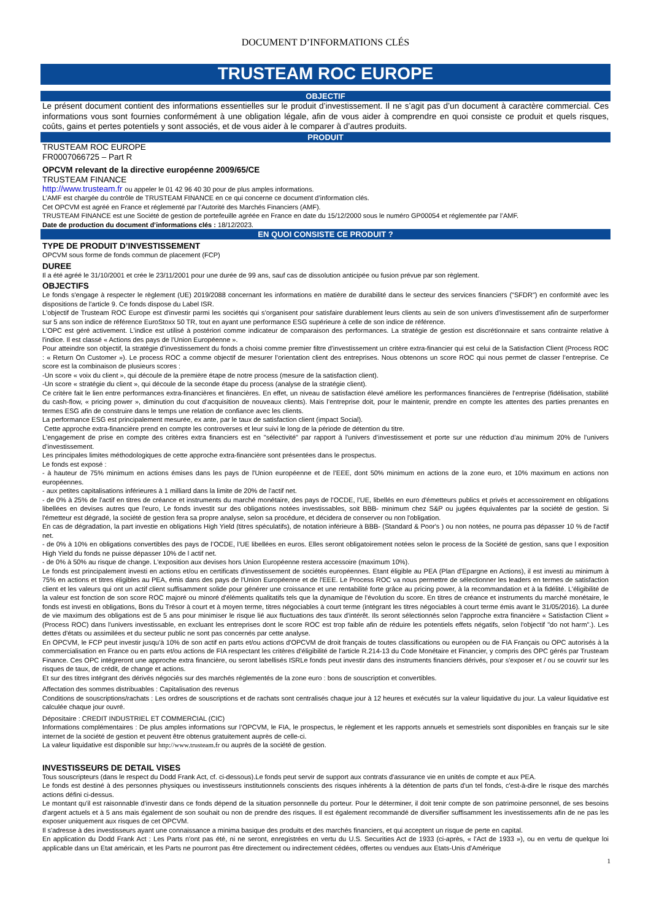DOCUMENT D’INFORMATIONS CLÉS
TRUSTEAM ROC EUROPE
OBJECTIF
Le présent document contient des informations essentielles sur le produit d’investissement. Il ne s’agit pas d’un document à caractère commercial. Ces informations vous sont fournies conformément à une obligation légale, afin de vous aider à comprendre en quoi consiste ce produit et quels risques, coûts, gains et pertes potentiels y sont associés, et de vous aider à le comparer à d’autres produits.
PRODUIT
TRUSTEAM ROC EUROPE
FR0007066725 – Part R
OPCVM relevant de la directive européenne 2009/65/CE
TRUSTEAM FINANCE
http://www.trusteam.fr ou appeler le 01 42 96 40 30 pour de plus amples informations.
L’AMF est chargée du contrôle de TRUSTEAM FINANCE en ce qui concerne ce document d’information clés.
Cet OPCVM est agréé en France et réglementé par l’Autorité des Marchés Financiers (AMF).
TRUSTEAM FINANCE est une Société de gestion de portefeuille agréée en France en date du 15/12/2000 sous le numéro GP00054 et réglementée par l’AMF.
Date de production du document d’informations clés : 18/12/2023.
EN QUOI CONSISTE CE PRODUIT ?
TYPE DE PRODUIT D’INVESTISSEMENT
OPCVM sous forme de fonds commun de placement (FCP)
DUREE
Il a été agréé le 31/10/2001 et crée le 23/11/2001 pour une durée de 99 ans, sauf cas de dissolution anticipée ou fusion prévue par son règlement.
OBJECTIFS
Le fonds s'engage à respecter le règlement (UE) 2019/2088 concernant les informations en matière de durabilité dans le secteur des services financiers ("SFDR") en conformité avec les dispositions de l'article 9. Ce fonds dispose du Label ISR.
L'objectif de Trusteam ROC Europe est d'investir parmi les sociétés qui s’organisent pour satisfaire durablement leurs clients au sein de son univers d'investissement afin de surperformer sur 5 ans son indice de référence EuroStoxx 50 TR, tout en ayant une performance ESG supérieure à celle de son indice de référence.
L'OPC est géré activement. L'indice est utilisé à postériori comme indicateur de comparaison des performances. La stratégie de gestion est discrétionnaire et sans contrainte relative à l'indice. Il est classé « Actions des pays de l'Union Européenne ».
Pour atteindre son objectif, la stratégie d'investissement du fonds a choisi comme premier filtre d'investissement un critère extra-financier qui est celui de la Satisfaction Client (Process ROC : « Return On Customer »). Le process ROC a comme objectif de mesurer l’orientation client des entreprises. Nous obtenons un score ROC qui nous permet de classer l’entreprise. Ce score est la combinaison de plusieurs scores :
-Un score « voix du client », qui découle de la première étape de notre process (mesure de la satisfaction client).
-Un score « stratégie du client », qui découle de la seconde étape du process (analyse de la stratégie client).
Ce critère fait le lien entre performances extra-financières et financières. En effet, un niveau de satisfaction élevé améliore les performances financières de l’entreprise (fidélisation, stabilité du cash-flow, « pricing power », diminution du cout d’acquisition de nouveaux clients). Mais l’entreprise doit, pour le maintenir, prendre en compte les attentes des parties prenantes en termes ESG afin de construire dans le temps une relation de confiance avec les clients.
La performance ESG est principalement mesurée, ex ante, par le taux de satisfaction client (impact Social).
Cette approche extra-financière prend en compte les controverses et leur suivi le long de la période de détention du titre.
L'engagement de prise en compte des critères extra financiers est en "sélectivité" par rapport à l'univers d’investissement et porte sur une réduction d’au minimum 20% de l’univers d’investissement.
Les principales limites méthodologiques de cette approche extra-financière sont présentées dans le prospectus.
Le fonds est exposé :
- à hauteur de 75% minimum en actions émises dans les pays de l'Union européenne et de l’EEE, dont 50% minimum en actions de la zone euro, et 10% maximum en actions non européennes.
- aux petites capitalisations inférieures à 1 milliard dans la limite de 20% de l'actif net.
- de 0% à 25% de l'actif en titres de créance et instruments du marché monétaire, des pays de l'OCDE, l’UE, libellés en euro d'émetteurs publics et privés et accessoirement en obligations libellées en devises autres que l'euro, Le fonds investit sur des obligations notées investissables, soit BBB- minimum chez S&P ou jugées équivalentes par la société de gestion. Si l'émetteur est dégradé, la société de gestion fera sa propre analyse, selon sa procédure, et décidera de conserver ou non l'obligation.
En cas de dégradation, la part investie en obligations High Yield (titres spéculatifs), de notation inférieure à BBB- (Standard & Poor's ) ou non notées, ne pourra pas dépasser 10 % de l'actif net.
- de 0% à 10% en obligations convertibles des pays de l’OCDE, l’UE libellées en euros. Elles seront obligatoirement notées selon le process de la Société de gestion, sans que l exposition High Yield du fonds ne puisse dépasser 10% de l actif net.
- de 0% à 50% au risque de change. L'exposition aux devises hors Union Européenne restera accessoire (maximum 10%).
Le fonds est principalement investi en actions et/ou en certificats d'investissement de sociétés européennes. Etant éligible au PEA (Plan d'Epargne en Actions), il est investi au minimum à 75% en actions et titres éligibles au PEA, émis dans des pays de l'Union Européenne et de l'EEE. Le Process ROC va nous permettre de sélectionner les leaders en termes de satisfaction client et les valeurs qui ont un actif client suffisamment solide pour générer une croissance et une rentabilité forte grâce au pricing power, à la recommandation et à la fidélité. L'éligibilité de la valeur est fonction de son score ROC majoré ou minoré d'éléments qualitatifs tels que la dynamique de l'évolution du score. En titres de créance et instruments du marché monétaire, le fonds est investi en obligations, Bons du Trésor à court et à moyen terme, titres négociables à court terme (intégrant les titres négociables à court terme émis avant le 31/05/2016). La durée de vie maximum des obligations est de 5 ans pour minimiser le risque lié aux fluctuations des taux d'intérêt. Ils seront sélectionnés selon l'approche extra financière « Satisfaction Client » (Process ROC) dans l'univers investissable, en excluant les entreprises dont le score ROC est trop faible afin de réduire les potentiels effets négatifs, selon l'objectif "do not harm".). Les dettes d'états ou assimilées et du secteur public ne sont pas concernés par cette analyse.
En OPCVM, le FCP peut investir jusqu'à 10% de son actif en parts et/ou actions d'OPCVM de droit français de toutes classifications ou européen ou de FIA Français ou OPC autorisés à la commercialisation en France ou en parts et/ou actions de FIA respectant les critères d'éligibilité de l'article R.214-13 du Code Monétaire et Financier, y compris des OPC gérés par Trusteam Finance. Ces OPC intégreront une approche extra financière, ou seront labellisés ISRLe fonds peut investir dans des instruments financiers dérivés, pour s'exposer et / ou se couvrir sur les risques de taux, de crédit, de change et actions.
Et sur des titres intégrant des dérivés négociés sur des marchés réglementés de la zone euro : bons de souscription et convertibles.
Affectation des sommes distribuables : Capitalisation des revenus
Conditions de souscriptions/rachats : Les ordres de souscriptions et de rachats sont centralisés chaque jour à 12 heures et exécutés sur la valeur liquidative du jour. La valeur liquidative est calculée chaque jour ouvré.
Dépositaire : CREDIT INDUSTRIEL ET COMMERCIAL (CIC)
Informations complémentaires : De plus amples informations sur l’OPCVM, le FIA, le prospectus, le règlement et les rapports annuels et semestriels sont disponibles en français sur le site internet de la société de gestion et peuvent être obtenus gratuitement auprès de celle-ci.
La valeur liquidative est disponible sur http://www.trusteam.fr ou auprès de la société de gestion.
INVESTISSEURS DE DETAIL VISES
Tous souscripteurs (dans le respect du Dodd Frank Act, cf. ci-dessous).Le fonds peut servir de support aux contrats d'assurance vie en unités de compte et aux PEA.
Le fonds est destiné à des personnes physiques ou investisseurs institutionnels conscients des risques inhérents à la détention de parts d'un tel fonds, c'est-à-dire le risque des marchés actions défini ci-dessus.
Le montant qu'il est raisonnable d'investir dans ce fonds dépend de la situation personnelle du porteur. Pour le déterminer, il doit tenir compte de son patrimoine personnel, de ses besoins d'argent actuels et à 5 ans mais également de son souhait ou non de prendre des risques. Il est également recommandé de diversifier suffisamment les investissements afin de ne pas les exposer uniquement aux risques de cet OPCVM.
Il s'adresse à des investisseurs ayant une connaissance a minima basique des produits et des marchés financiers, et qui acceptent un risque de perte en capital.
En application du Dodd Frank Act : Les Parts n'ont pas été, ni ne seront, enregistrées en vertu du U.S. Securities Act de 1933 (ci-après, « l'Act de 1933 »), ou en vertu de quelque loi applicable dans un Etat américain, et les Parts ne pourront pas être directement ou indirectement cédées, offertes ou vendues aux Etats-Unis d'Amérique
1